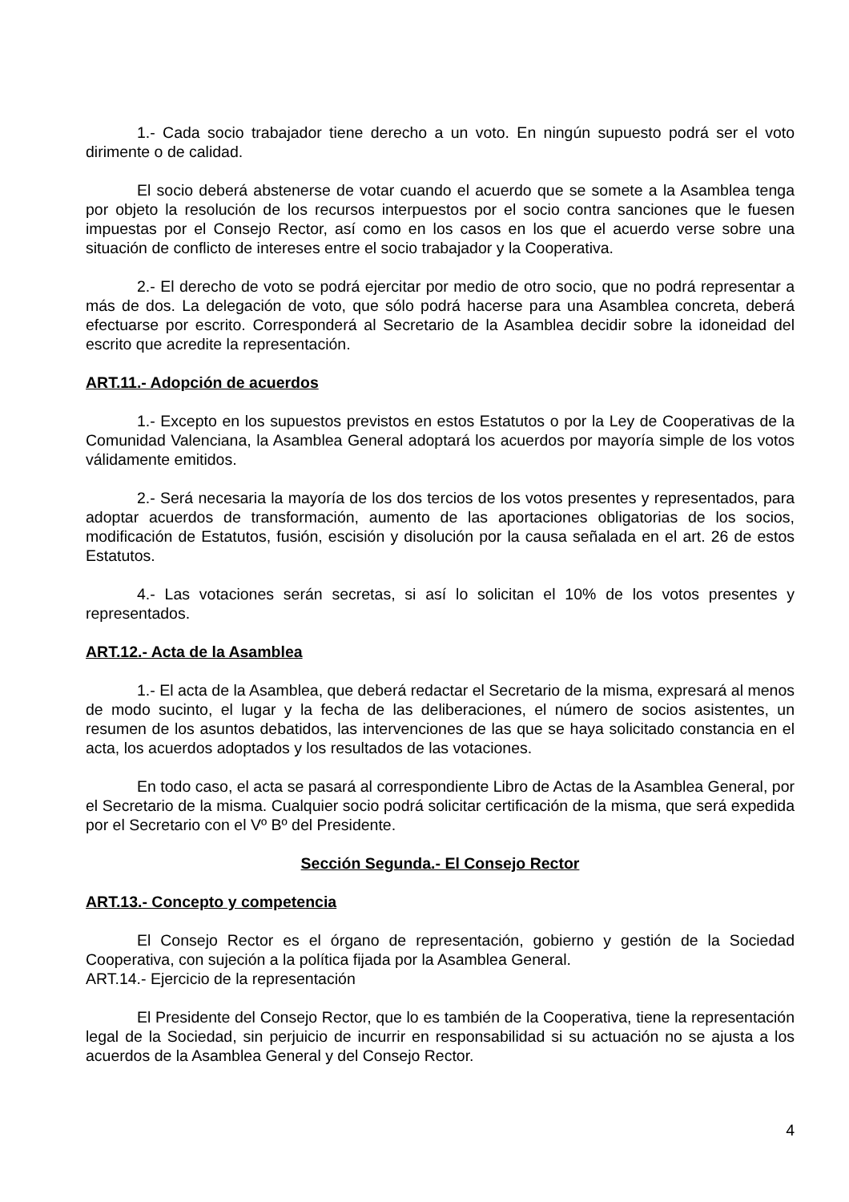1.- Cada socio trabajador tiene derecho a un voto. En ningún supuesto podrá ser el voto dirimente o de calidad.
El socio deberá abstenerse de votar cuando el acuerdo que se somete a la Asamblea tenga por objeto la resolución de los recursos interpuestos por el socio contra sanciones que le fuesen impuestas por el Consejo Rector, así como en los casos en los que el acuerdo verse sobre una situación de conflicto de intereses entre el socio trabajador y la Cooperativa.
2.- El derecho de voto se podrá ejercitar por medio de otro socio, que no podrá representar a más de dos. La delegación de voto, que sólo podrá hacerse para una Asamblea concreta, deberá efectuarse por escrito. Corresponderá al Secretario de la Asamblea decidir sobre la idoneidad del escrito que acredite la representación.
ART.11.- Adopción de acuerdos
1.- Excepto en los supuestos previstos en estos Estatutos o por la Ley de Cooperativas de la Comunidad Valenciana, la Asamblea General adoptará los acuerdos por mayoría simple de los votos válidamente emitidos.
2.- Será necesaria la mayoría de los dos tercios de los votos presentes y representados, para adoptar acuerdos de transformación, aumento de las aportaciones obligatorias de los socios, modificación de Estatutos, fusión, escisión y disolución por la causa señalada en el art. 26 de estos Estatutos.
4.- Las votaciones serán secretas, si así lo solicitan el 10% de los votos presentes y representados.
ART.12.- Acta de la Asamblea
1.- El acta de la Asamblea, que deberá redactar el Secretario de la misma, expresará al menos de modo sucinto, el lugar y la fecha de las deliberaciones, el número de socios asistentes, un resumen de los asuntos debatidos, las intervenciones de las que se haya solicitado constancia en el acta, los acuerdos adoptados y los resultados de las votaciones.
En todo caso, el acta se pasará al correspondiente Libro de Actas de la Asamblea General, por el Secretario de la misma. Cualquier socio podrá solicitar certificación de la misma, que será expedida por el Secretario con el Vº Bº del Presidente.
Sección Segunda.- El Consejo Rector
ART.13.- Concepto y competencia
El Consejo Rector es el órgano de representación, gobierno y gestión de la Sociedad Cooperativa, con sujeción a la política fijada por la Asamblea General.
ART.14.- Ejercicio de la representación
El Presidente del Consejo Rector, que lo es también de la Cooperativa, tiene la representación legal de la Sociedad, sin perjuicio de incurrir en responsabilidad si su actuación no se ajusta a los acuerdos de la Asamblea General y del Consejo Rector.
4